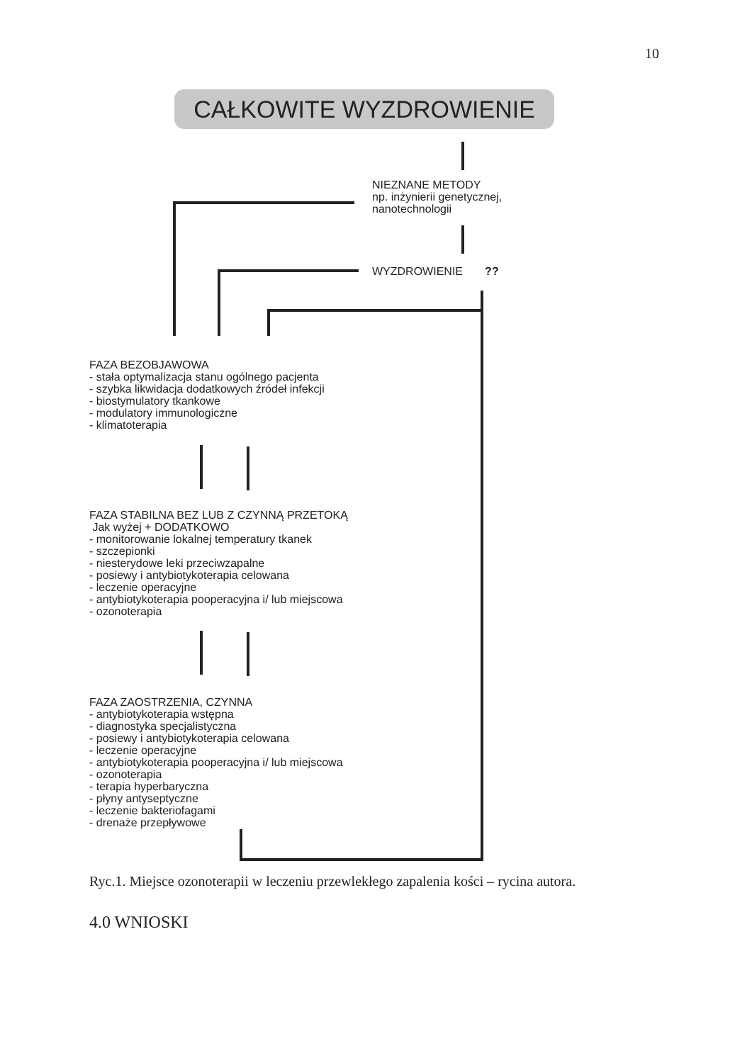10
CAŁKOWITE WYZDROWIENIE
NIEZNANE METODY
np. inżynierii genetycznej,
nanotechnologii
WYZDROWIENIE ??
FAZA BEZOBJAWOWA
- stała optymalizacja stanu ogólnego pacjenta
- szybka likwidacja dodatkowych źródeł infekcji
- biostymulatory tkankowe
- modulatory immunologiczne
- klimatoterapia
FAZA STABILNA BEZ LUB Z CZYNNĄ PRZETOKĄ
Jak wyżej + DODATKOWO
- monitorowanie lokalnej temperatury tkanek
- szczepionki
- niesterydowe leki przeciwzapalne
- posiewy i antybiotykoterapia celowana
- leczenie operacyjne
- antybiotykoterapia pooperacyjna i/ lub miejscowa
- ozonoterapia
FAZA ZAOSTRZENIA, CZYNNA
- antybiotykoterapia wstępna
- diagnostyka specjalistyczna
- posiewy i antybiotykoterapia celowana
- leczenie operacyjne
- antybiotykoterapia pooperacyjna i/ lub miejscowa
- ozonoterapia
- terapia hyperbaryczna
- płyny antyseptyczne
- leczenie bakteriofagami
- drenaże przepływowe
Ryc.1. Miejsce ozonoterapii w leczeniu przewlekłego zapalenia kości – rycina autora.
4.0 WNIOSKI